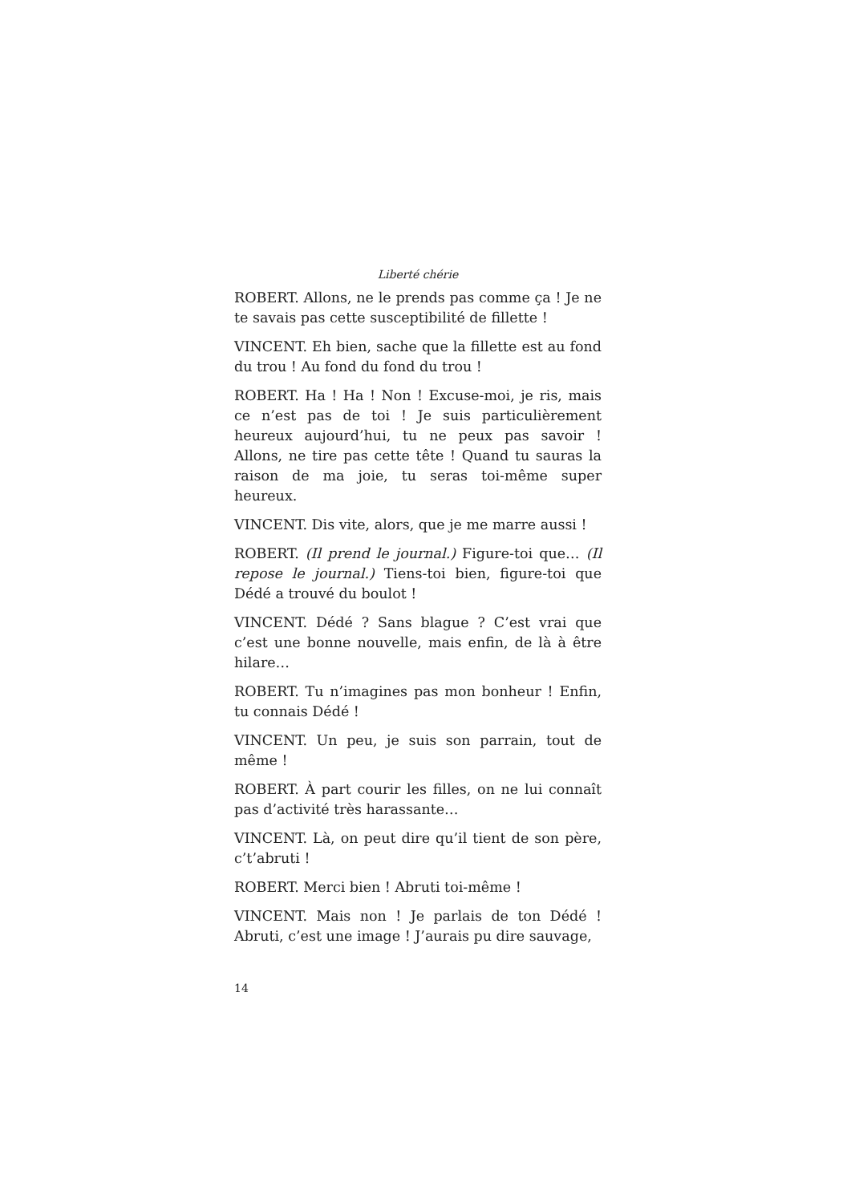Liberté chérie
ROBERT. Allons, ne le prends pas comme ça ! Je ne te savais pas cette susceptibilité de fillette !
VINCENT. Eh bien, sache que la fillette est au fond du trou ! Au fond du fond du trou !
ROBERT. Ha ! Ha ! Non ! Excuse-moi, je ris, mais ce n’est pas de toi ! Je suis particulièrement heureux aujourd’hui, tu ne peux pas savoir ! Allons, ne tire pas cette tête ! Quand tu sauras la raison de ma joie, tu seras toi-même super heureux.
VINCENT. Dis vite, alors, que je me marre aussi !
ROBERT. (Il prend le journal.) Figure-toi que… (Il repose le journal.) Tiens-toi bien, figure-toi que Dédé a trouvé du boulot !
VINCENT. Dédé ? Sans blague ? C’est vrai que c’est une bonne nouvelle, mais enfin, de là à être hilare…
ROBERT. Tu n’imagines pas mon bonheur ! Enfin, tu connais Dédé !
VINCENT. Un peu, je suis son parrain, tout de même !
ROBERT. À part courir les filles, on ne lui connaît pas d’activité très harassante…
VINCENT. Là, on peut dire qu’il tient de son père, c’t’abruti !
ROBERT. Merci bien ! Abruti toi-même !
VINCENT. Mais non ! Je parlais de ton Dédé ! Abruti, c’est une image ! J’aurais pu dire sauvage,
14